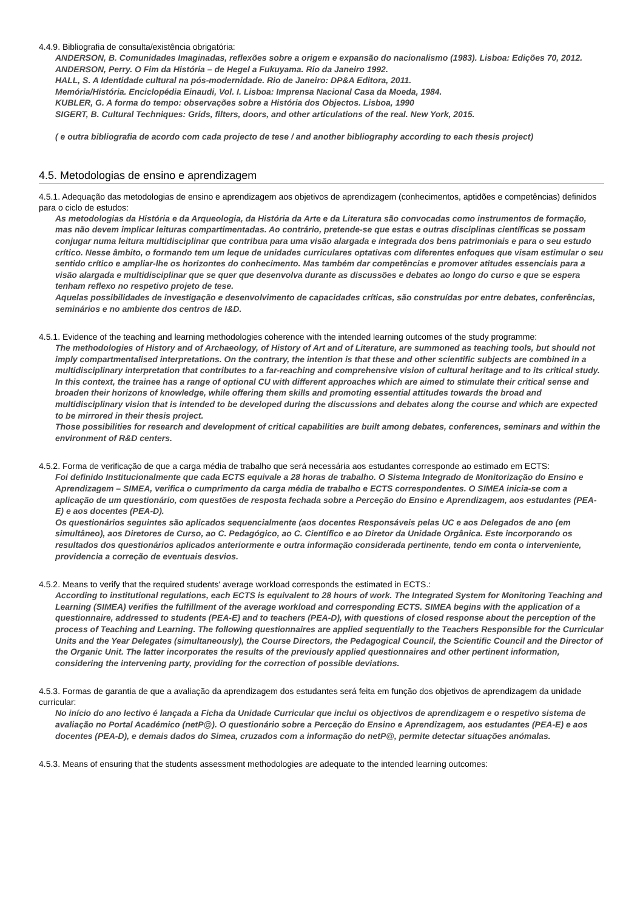4.4.9. Bibliografia de consulta/existência obrigatória:
ANDERSON, B. Comunidades Imaginadas, reflexões sobre a origem e expansão do nacionalismo (1983). Lisboa: Edições 70, 2012.
ANDERSON, Perry. O Fim da História – de Hegel a Fukuyama. Rio da Janeiro 1992.
HALL, S. A Identidade cultural na pós-modernidade. Rio de Janeiro: DP&A Editora, 2011.
Memória/História. Enciclopédia Einaudi, Vol. I. Lisboa: Imprensa Nacional Casa da Moeda, 1984.
KUBLER, G. A forma do tempo: observações sobre a História dos Objectos. Lisboa, 1990
SIGERT, B. Cultural Techniques: Grids, filters, doors, and other articulations of the real. New York, 2015.
( e outra bibliografia de acordo com cada projecto de tese / and another bibliography according to each thesis project)
4.5. Metodologias de ensino e aprendizagem
4.5.1. Adequação das metodologias de ensino e aprendizagem aos objetivos de aprendizagem (conhecimentos, aptidões e competências) definidos para o ciclo de estudos:
As metodologias da História e da Arqueologia, da História da Arte e da Literatura são convocadas como instrumentos de formação, mas não devem implicar leituras compartimentadas. Ao contrário, pretende-se que estas e outras disciplinas científicas se possam conjugar numa leitura multidisciplinar que contribua para uma visão alargada e integrada dos bens patrimoniais e para o seu estudo crítico. Nesse âmbito, o formando tem um leque de unidades curriculares optativas com diferentes enfoques que visam estimular o seu sentido crítico e ampliar-lhe os horizontes do conhecimento. Mas também dar competências e promover atitudes essenciais para a visão alargada e multidisciplinar que se quer que desenvolva durante as discussões e debates ao longo do curso e que se espera tenham reflexo no respetivo projeto de tese.
Aquelas possibilidades de investigação e desenvolvimento de capacidades críticas, são construídas por entre debates, conferências, seminários e no ambiente dos centros de I&D.
4.5.1. Evidence of the teaching and learning methodologies coherence with the intended learning outcomes of the study programme:
The methodologies of History and of Archaeology, of History of Art and of Literature, are summoned as teaching tools, but should not imply compartmentalised interpretations. On the contrary, the intention is that these and other scientific subjects are combined in a multidisciplinary interpretation that contributes to a far-reaching and comprehensive vision of cultural heritage and to its critical study. In this context, the trainee has a range of optional CU with different approaches which are aimed to stimulate their critical sense and broaden their horizons of knowledge, while offering them skills and promoting essential attitudes towards the broad and multidisciplinary vision that is intended to be developed during the discussions and debates along the course and which are expected to be mirrored in their thesis project.
Those possibilities for research and development of critical capabilities are built among debates, conferences, seminars and within the environment of R&D centers.
4.5.2. Forma de verificação de que a carga média de trabalho que será necessária aos estudantes corresponde ao estimado em ECTS:
Foi definido Institucionalmente que cada ECTS equivale a 28 horas de trabalho. O Sistema Integrado de Monitorização do Ensino e Aprendizagem – SIMEA, verifica o cumprimento da carga média de trabalho e ECTS correspondentes. O SIMEA inicia-se com a aplicação de um questionário, com questões de resposta fechada sobre a Perceção do Ensino e Aprendizagem, aos estudantes (PEA-E) e aos docentes (PEA-D).
Os questionários seguintes são aplicados sequencialmente (aos docentes Responsáveis pelas UC e aos Delegados de ano (em simultâneo), aos Diretores de Curso, ao C. Pedagógico, ao C. Científico e ao Diretor da Unidade Orgânica. Este incorporando os resultados dos questionários aplicados anteriormente e outra informação considerada pertinente, tendo em conta o interveniente, providencia a correção de eventuais desvios.
4.5.2. Means to verify that the required students' average workload corresponds the estimated in ECTS.:
According to institutional regulations, each ECTS is equivalent to 28 hours of work. The Integrated System for Monitoring Teaching and Learning (SIMEA) verifies the fulfillment of the average workload and corresponding ECTS. SIMEA begins with the application of a questionnaire, addressed to students (PEA-E) and to teachers (PEA-D), with questions of closed response about the perception of the process of Teaching and Learning. The following questionnaires are applied sequentially to the Teachers Responsible for the Curricular Units and the Year Delegates (simultaneously), the Course Directors, the Pedagogical Council, the Scientific Council and the Director of the Organic Unit. The latter incorporates the results of the previously applied questionnaires and other pertinent information, considering the intervening party, providing for the correction of possible deviations.
4.5.3. Formas de garantia de que a avaliação da aprendizagem dos estudantes será feita em função dos objetivos de aprendizagem da unidade curricular:
No início do ano lectivo é lançada a Ficha da Unidade Curricular que inclui os objectivos de aprendizagem e o respetivo sistema de avaliação no Portal Académico (netP@). O questionário sobre a Perceção do Ensino e Aprendizagem, aos estudantes (PEA-E) e aos docentes (PEA-D), e demais dados do Simea, cruzados com a informação do netP@, permite detectar situações anómalas.
4.5.3. Means of ensuring that the students assessment methodologies are adequate to the intended learning outcomes: